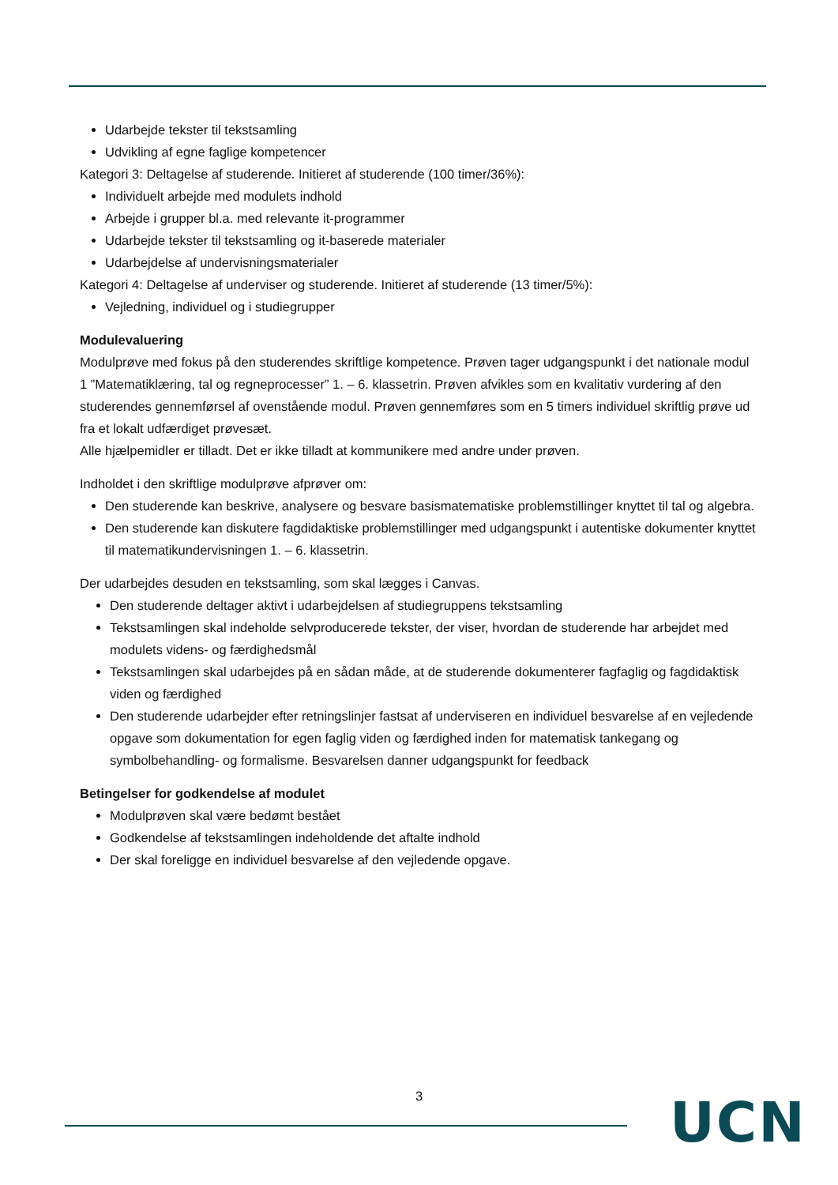Udarbejde tekster til tekstsamling
Udvikling af egne faglige kompetencer
Kategori 3: Deltagelse af studerende. Initieret af studerende (100 timer/36%):
Individuelt arbejde med modulets indhold
Arbejde i grupper bl.a. med relevante it-programmer
Udarbejde tekster til tekstsamling og it-baserede materialer
Udarbejdelse af undervisningsmaterialer
Kategori 4: Deltagelse af underviser og studerende. Initieret af studerende (13 timer/5%):
Vejledning, individuel og i studiegrupper
Modulevaluering
Modulprøve med fokus på den studerendes skriftlige kompetence. Prøven tager udgangspunkt i det nationale modul 1 ”Matematiklæring, tal og regneprocesser” 1. – 6. klassetrin. Prøven afvikles som en kvalitativ vurdering af den studerendes gennemførsel af ovenstående modul. Prøven gennemføres som en 5 timers individuel skriftlig prøve ud fra et lokalt udfærdiget prøvesæt.
Alle hjælpemidler er tilladt. Det er ikke tilladt at kommunikere med andre under prøven.
Indholdet i den skriftlige modulprøve afprøver om:
Den studerende kan beskrive, analysere og besvare basismatematiske problemstillinger knyttet til tal og algebra.
Den studerende kan diskutere fagdidaktiske problemstillinger med udgangspunkt i autentiske dokumenter knyttet til matematikundervisningen 1. – 6. klassetrin.
Der udarbejdes desuden en tekstsamling, som skal lægges i Canvas.
Den studerende deltager aktivt i udarbejdelsen af studiegruppens tekstsamling
Tekstsamlingen skal indeholde selvproducerede tekster, der viser, hvordan de studerende har arbejdet med modulets videns- og færdighedsmål
Tekstsamlingen skal udarbejdes på en sådan måde, at de studerende dokumenterer fagfaglig og fagdidaktisk viden og færdighed
Den studerende udarbejder efter retningslinjer fastsat af underviseren en individuel besvarelse af en vejledende opgave som dokumentation for egen faglig viden og færdighed inden for matematisk tankegang og symbolbehandling- og formalisme. Besvarelsen danner udgangspunkt for feedback
Betingelser for godkendelse af modulet
Modulprøven skal være bedømt bestået
Godkendelse af tekstsamlingen indeholdende det aftalte indhold
Der skal foreligge en individuel besvarelse af den vejledende opgave.
3 UCN